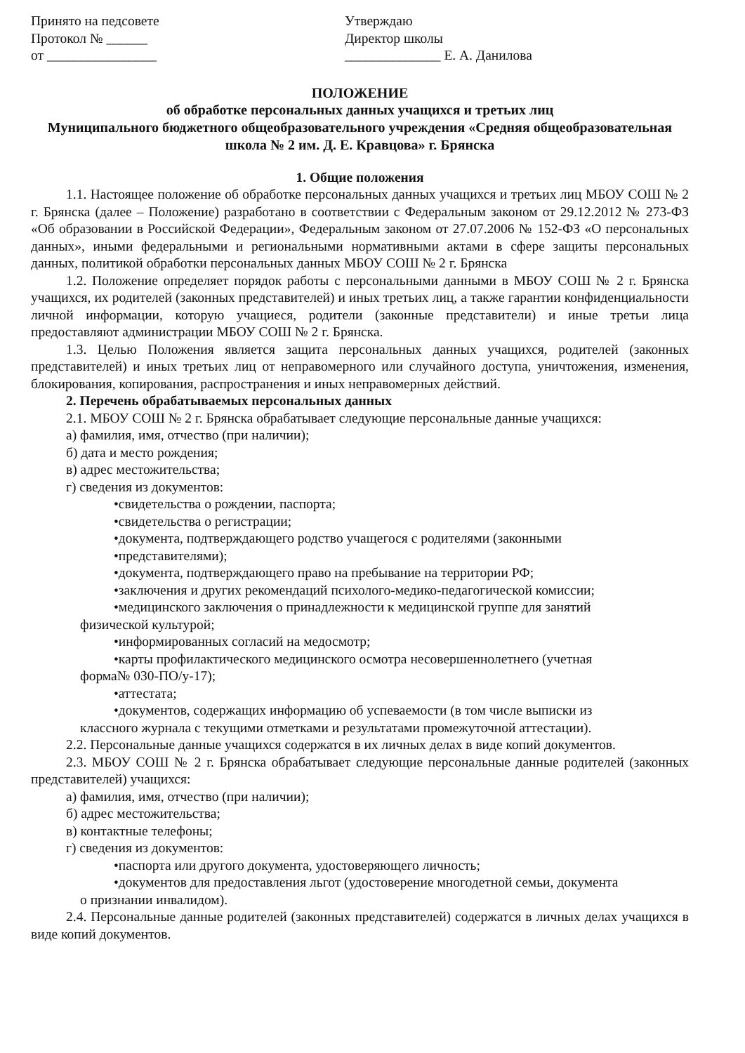Принято на педсовете
Протокол № ______
от ________________
Утверждаю
Директор школы
______________ Е. А. Данилова
ПОЛОЖЕНИЕ
об обработке персональных данных учащихся и третьих лиц
Муниципального бюджетного общеобразовательного учреждения «Средняя общеобразовательная школа № 2 им. Д. Е. Кравцова» г. Брянска
1. Общие положения
1.1. Настоящее положение об обработке персональных данных учащихся и третьих лиц МБОУ СОШ № 2 г. Брянска (далее – Положение) разработано в соответствии с Федеральным законом от 29.12.2012 № 273-ФЗ «Об образовании в Российской Федерации», Федеральным законом от 27.07.2006 № 152-ФЗ «О персональных данных», иными федеральными и региональными нормативными актами в сфере защиты персональных данных, политикой обработки персональных данных МБОУ СОШ № 2 г. Брянска
1.2. Положение определяет порядок работы с персональными данными в МБОУ СОШ № 2 г. Брянска учащихся, их родителей (законных представителей) и иных третьих лиц, а также гарантии конфиденциальности личной информации, которую учащиеся, родители (законные представители) и иные третьи лица предоставляют администрации МБОУ СОШ № 2 г. Брянска.
1.3. Целью Положения является защита персональных данных учащихся, родителей (законных представителей) и иных третьих лиц от неправомерного или случайного доступа, уничтожения, изменения, блокирования, копирования, распространения и иных неправомерных действий.
2. Перечень обрабатываемых персональных данных
2.1. МБОУ СОШ № 2 г. Брянска обрабатывает следующие персональные данные учащихся:
а) фамилия, имя, отчество (при наличии);
б) дата и место рождения;
в) адрес местожительства;
г) сведения из документов:
•свидетельства о рождении, паспорта;
•свидетельства о регистрации;
•документа, подтверждающего родство учащегося с родителями (законными
•представителями);
•документа, подтверждающего право на пребывание на территории РФ;
•заключения и других рекомендаций психолого-медико-педагогической комиссии;
•медицинского заключения о принадлежности к медицинской группе для занятий
физической культурой;
•информированных согласий на медосмотр;
•карты профилактического медицинского осмотра несовершеннолетнего (учетная
форма№ 030-ПО/у-17);
•аттестата;
•документов, содержащих информацию об успеваемости (в том числе выписки из
классного журнала с текущими отметками и результатами промежуточной аттестации).
2.2. Персональные данные учащихся содержатся в их личных делах в виде копий документов.
2.3. МБОУ СОШ № 2 г. Брянска обрабатывает следующие персональные данные родителей (законных представителей) учащихся:
а) фамилия, имя, отчество (при наличии);
б) адрес местожительства;
в) контактные телефоны;
г) сведения из документов:
•паспорта или другого документа, удостоверяющего личность;
•документов для предоставления льгот (удостоверение многодетной семьи, документа
о признании инвалидом).
2.4. Персональные данные родителей (законных представителей) содержатся в личных делах учащихся в виде копий документов.